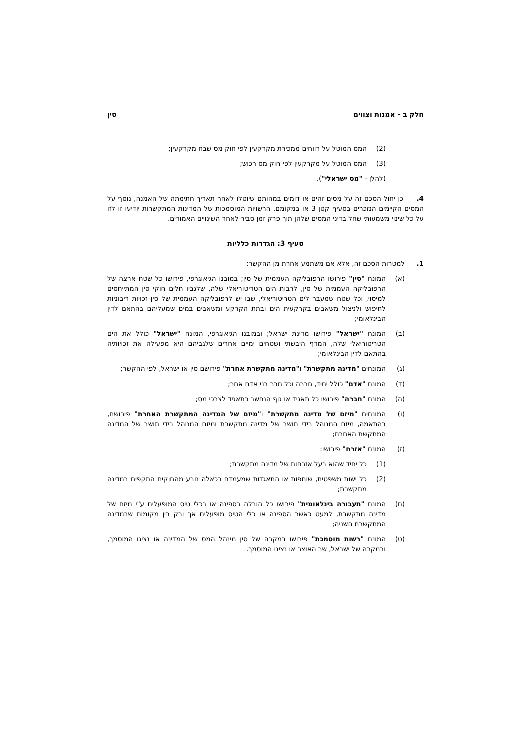חלק ב - אמנות וצווים סין
(2) המס המוטל על רווחים ממכירת מקרקעין לפי חוק מס שבח מקרקעין;
(3) המס המוטל על מקרקעין לפי חוק מס רכוש;
(להלן - "מס ישראלי").
4. כן יחול הסכם זה על מסים זהים או דומים במהותם שיוטלו לאחר תאריך חתימתה של האמנה, נוסף על המסים הקיימים הנזכרים בסעיף קטן 3 או במקומם. הרשויות המוסמכות של המדינות המתקשרות יודיעו זו לזו על כל שינוי משמעותי שחל בדיני המסים שלהן תוך פרק זמן סביר לאחר השינויים האמורים.
סעיף 3: הגדרות כלליות
1. למטרות הסכם זה, אלא אם משתמע אחרת מן ההקשר:
(א) המונח "סין" פירושו הרפובליקה העממית של סין; במובנו הגיאוגרפי, פירושו כל שטח ארצה של הרפובליקה העממית של סין, לרבות הים הטריטוריאלי שלה, שלגביו חלים חוקי סין המתייחסים למיסוי, וכל שטח שמעבר לים הטריטוריאלי, שבו יש לרפובליקה העממית של סין זכויות ריבוניות לחיפוש ולניצול משאבים בקרקעית הים ובתת הקרקע ומשאבים במים שמעליהם בהתאם לדין הבינלאומי;
(ב) המונח "ישראל" פירושו מדינת ישראל; ובמובנו הגיאוגרפי, המונח "ישראל" כולל את הים הטריטוריאלי שלה, המדף היבשתי ושטחים ימיים אחרים שלגביהם היא מפעילה את זכויותיה בהתאם לדין הבינלאומי;
(ג) המונחים "מדינה מתקשרת" ו"מדינה מתקשרת אחרת" פירושם סין או ישראל, לפי ההקשר;
(ד) המונח "אדם" כולל יחיד, חברה וכל חבר בני אדם אחר;
(ה) המונח "חברה" פירושו כל תאגיד או גוף הנחשב כתאגיד לצרכי מס;
(ו) המונחים "מיזם של מדינה מתקשרת" ו"מיזם של המדינה המתקשרת האחרת" פירושם, בהתאמה, מיזם המנוהל בידי תושב של מדינה מתקשרת ומיזם המנוהל בידי תושב של המדינה המתקשת האחרת;
(ז) המונח "אזרח" פירושו:
(1) כל יחיד שהוא בעל אזרחות של מדינה מתקשרת;
(2) כל ישות משפטית, שותפות או התאגדות שמעמדם ככאלה נובע מהחוקים התקפים במדינה מתקשרת;
(ח) המונח "תעבורה בינלאומית" פירושו כל הובלה בספינה או בכלי טיס המופעלים ע"י מיזם של מדינה מתקשרת, למעט כאשר הספינה או כלי הטיס מופעלים אך ורק בין מקומות שבמדינה המתקשרת השניה;
(ט) המונח "רשות מוסמכת" פירושו במקרה של סין מינהל המס של המדינה או נציגו המוסמך, ובמקרה של ישראל, שר האוצר או נציגו המוסמך.